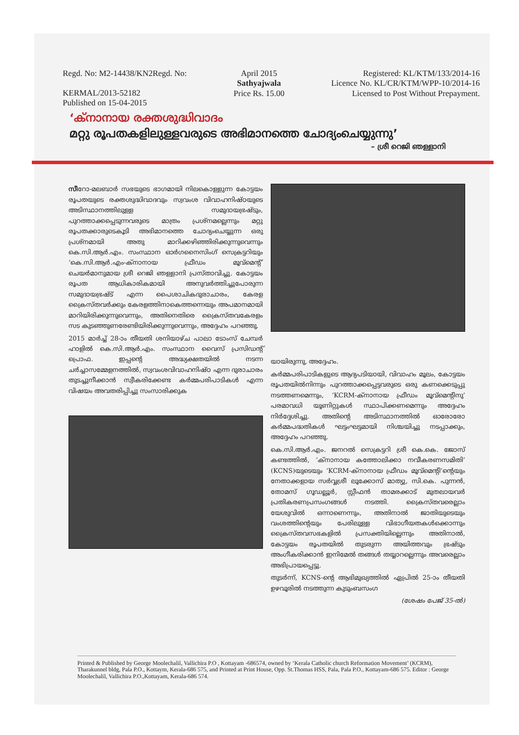Regd. No: M2-14438/KN2Regd. No:
KERMAL/2013-52182
Published on 15-04-2015
April 2015
Sathyajwala
Price Rs. 15.00
Registered: KL/KTM/133/2014-16
Licence No. KL/CR/KTM/WPP-10/2014-16
Licensed to Post Without Prepayment.
‘ക്നാനായ രക്തശുദ്ധിവാദം
മറ്റു രൂപതകളിലുള്ളവരുടെ അഭിമാനത്തെ ചോദ്യംചെയ്യുന്നു’
– ശ്രീ റെജി ഞള്ളാനി
സീറോ-മലബാർ സഭയുടെ ഭാഗമായി നിലകൊള്ളുന്ന കോട്ടയം രൂപതയുടെ രക്തശുദ്ധിവാദവും സ്വവംശ വിവാഹനിഷ്ഠയുടെ അടിസ്ഥാനത്തിലുള്ള സമുദായഭ്രഷ്ടും, പുറത്താക്കപ്പെടുന്നവരുടെ മാത്രം പ്രശ്നമല്ലെന്നും മറ്റു രൂപതക്കാരുടെകൂടി അഭിമാനത്തെ ചോദ്യംചെയ്യുന്ന ഒരു പ്രശ്നമായി അതു മാറിക്കഴിഞ്ഞിരിക്കുന്നുവെന്നും കെ.സി.ആർ.എം. സംസ്ഥാന ഓർഗനൈസിംഗ് സെക്രട്ടറിയും ‘കെ.സി.ആർ.എം-ക്നാനായ ഫ്രീഡം മൂവ്മെന്റ്’ ചെയർമാനുമായ ശ്രീ റെജി ഞള്ളാനി പ്രസ്താവിച്ചു. കോട്ടയം രൂപത ആധികാരികമായി അനുവർത്തിച്ചുപോരുന്ന സമുദായഭ്രഷ്ട് എന്ന പൈശാചികദുരാചാരം, കേരള ക്രൈസ്തവർക്കും കേരളത്തിനാകെത്തന്നെയും അപമാനമായി മാറിയിരിക്കുന്നുവെന്നും, അതിനെതിരെ ക്രൈസ്തവകേരളം സട കുടഞ്ഞുണരേണ്ടിയിരിക്കുന്നുവെന്നും, അദ്ദേഹം പറഞ്ഞു.
2015 മാർച്ച് 28-ാം തീയതി ശനിയാഴ്ച പാലാ ടോംസ് ചേമ്പർ ഹാളിൽ കെ.സി.ആർ.എം. സംസ്ഥാന വൈസ് പ്രസിഡന്റ് പ്രൊഫ. ഇപ്പന്റെ അദ്ധ്യക്ഷതയിൽ നടന്ന ചർച്ചാസമ്മേളനത്തിൽ, സ്വവംശവിവാഹനിഷ്ഠ എന്ന ദുരാചാരം തുടച്ചുനീക്കാൻ സ്വീകരിക്കേണ്ട കർമ്മപരിപാടികൾ എന്ന വിഷയം അവതരിപ്പിച്ചു സംസാരിക്കുക
യായിരുന്നു, അദ്ദേഹം.
കർമ്മപരിപാടികളുടെ ആദ്യപടിയായി, വിവാഹം മൂലം, കോട്ടയം രൂപതയിൽനിന്നും പുറത്താക്കപ്പെട്ടവരുടെ ഒരു കണക്കെടുപ്പു നടത്തണമെന്നും, ‘KCRM-ക്നാനായ ഫ്രീഡം മൂവ്മെന്റിനു’ പരമാവധി യൂണിറ്റുകൾ സ്ഥാപിക്കണമെന്നും അദ്ദേഹം നിർദ്ദേശിച്ചു. അതിന്റെ അടിസ്ഥാനത്തിൽ ഓരോരോ കർമ്മപദ്ധതികൾ ഘട്ടംഘട്ടമായി നിശ്ചയിച്ചു നടപ്പാക്കും, അദ്ദേഹം പറഞ്ഞു.
കെ.സി.ആർ.എം. ജനറൽ സെക്രട്ടറി ശ്രീ കെ.കെ. ജോസ് കണ്ടത്തിൽ, ‘ക്നാനായ കത്തോലിക്കാ നവീകരണസമിതി’ (KCNS)യുടെയും ‘KCRM-ക്നാനായ ഫ്രീഡം മൂവ്മെന്റി’ന്റെയും നേതാക്കളായ സർവ്വശ്രീ ലൂക്കോസ് മാത്യു, സി.കെ. പുന്നൻ, തോമസ് ഗൂഡല്ലൂർ, സ്റ്റീഫൻ താമരക്കാട് മുതലായവർ പ്രതികരണപ്രസംഗങ്ങൾ നടത്തി. ക്രൈസ്തവരെല്ലാം യേശുവിൽ ഒന്നാണെന്നും, അതിനാൽ ജാതിയുടെയും വംശത്തിന്റെയും പേരിലുള്ള വിഭാഗീയതകൾക്കൊന്നും ക്രൈസ്തവസഭകളിൽ പ്രസക്തിയില്ലെന്നും അതിനാൽ, കോട്ടയം രൂപതയിൽ തുടരുന്ന അയിത്തവും ഭ്രഷ്ടും അംഗീകരിക്കാൻ ഇനിമേൽ തങ്ങൾ തയ്യാറല്ലെന്നും അവരെല്ലാം അഭിപ്രായപ്പെട്ടു.
തുടർന്ന്, KCNS-ന്റെ ആഭിമുഖ്യത്തിൽ ഏപ്രിൽ 25-ാം തീയതി ഉഴവൂരിൽ നടത്തുന്ന കുടുംബസംഗ
(ശേഷം പേജ് 35-ൽ)
Printed & Published by George Moolechalil, Vallichira P.O , Kottayam -686574, owned by ‘Kerala Catholic church Reformation Movement’ (KCRM), Tharakunnel bldg, Pala P.O., Kottaym, Kerala-686 575, and Printed at Print House, Opp. St.Thomas HSS, Pala, Pala P.O., Kottayam-686 575. Editor : George Moolechalil, Vallichira P.O.,Kottayam, Kerala-686 574.